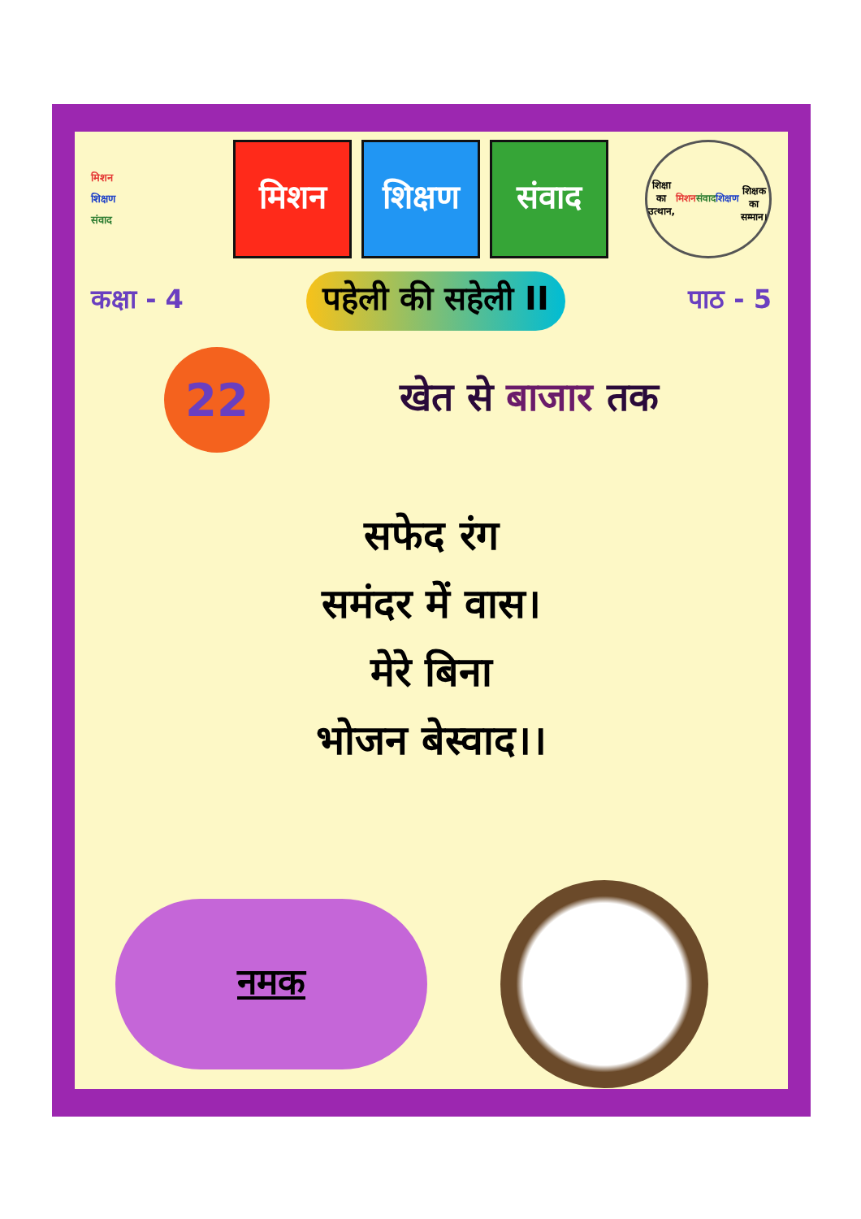मिशन
शिक्षण
संवाद
मिशन शिक्षण
संवाद
शिक्षा का उत्थान,
मिशन संवाद
शिक्षण
शिक्षक का सम्मान।
कक्षा - 4 पहेली की सहेली II पाठ - 5
22
खेत से बाजार तक
सफेद रंग
समंदर में वास।
मेरे बिना
भोजन बेस्वाद।।
नमक